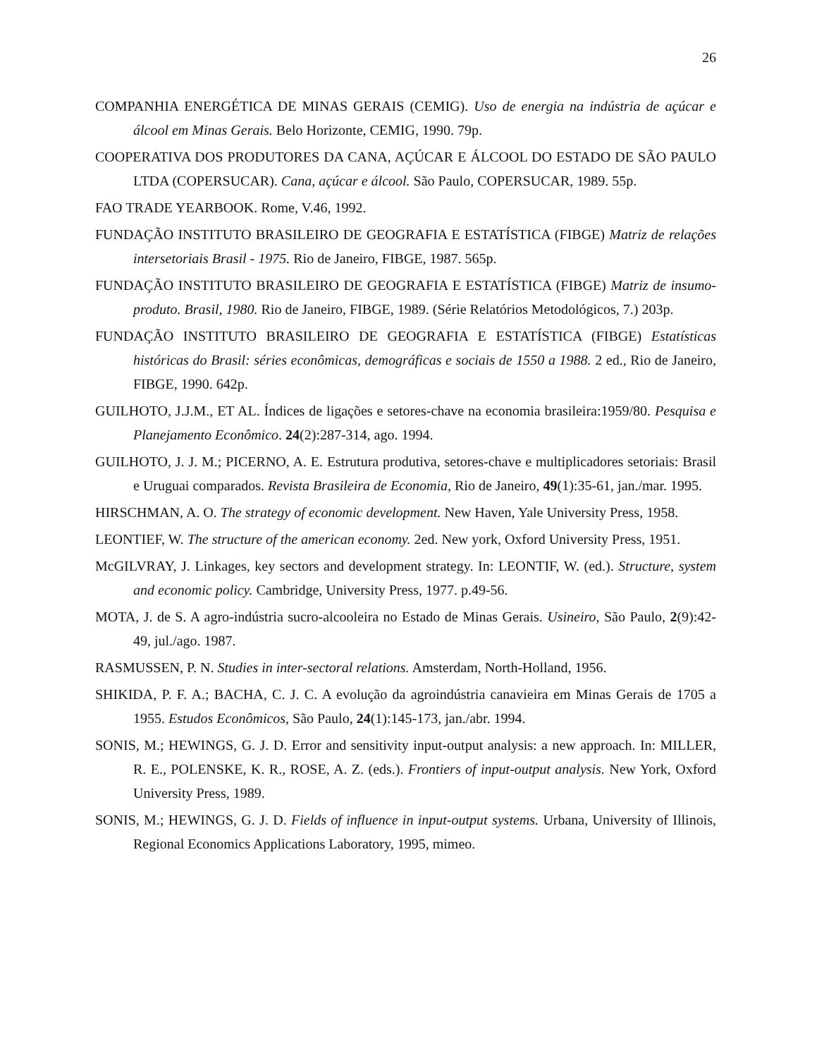26
COMPANHIA ENERGÉTICA DE MINAS GERAIS (CEMIG). Uso de energia na indústria de açúcar e álcool em Minas Gerais. Belo Horizonte, CEMIG, 1990. 79p.
COOPERATIVA DOS PRODUTORES DA CANA, AÇÚCAR E ÁLCOOL DO ESTADO DE SÃO PAULO LTDA (COPERSUCAR). Cana, açúcar e álcool. São Paulo, COPERSUCAR, 1989. 55p.
FAO TRADE YEARBOOK. Rome, V.46, 1992.
FUNDAÇÃO INSTITUTO BRASILEIRO DE GEOGRAFIA E ESTATÍSTICA (FIBGE) Matriz de relações intersetoriais Brasil - 1975. Rio de Janeiro, FIBGE, 1987. 565p.
FUNDAÇÃO INSTITUTO BRASILEIRO DE GEOGRAFIA E ESTATÍSTICA (FIBGE) Matriz de insumo-produto. Brasil, 1980. Rio de Janeiro, FIBGE, 1989. (Série Relatórios Metodológicos, 7.) 203p.
FUNDAÇÃO INSTITUTO BRASILEIRO DE GEOGRAFIA E ESTATÍSTICA (FIBGE) Estatísticas históricas do Brasil: séries econômicas, demográficas e sociais de 1550 a 1988. 2 ed., Rio de Janeiro, FIBGE, 1990. 642p.
GUILHOTO, J.J.M., ET AL. Índices de ligações e setores-chave na economia brasileira:1959/80. Pesquisa e Planejamento Econômico. 24(2):287-314, ago. 1994.
GUILHOTO, J. J. M.; PICERNO, A. E. Estrutura produtiva, setores-chave e multiplicadores setoriais: Brasil e Uruguai comparados. Revista Brasileira de Economia, Rio de Janeiro, 49(1):35-61, jan./mar. 1995.
HIRSCHMAN, A. O. The strategy of economic development. New Haven, Yale University Press, 1958.
LEONTIEF, W. The structure of the american economy. 2ed. New york, Oxford University Press, 1951.
McGILVRAY, J. Linkages, key sectors and development strategy. In: LEONTIF, W. (ed.). Structure, system and economic policy. Cambridge, University Press, 1977. p.49-56.
MOTA, J. de S. A agro-indústria sucro-alcooleira no Estado de Minas Gerais. Usineiro, São Paulo, 2(9):42-49, jul./ago. 1987.
RASMUSSEN, P. N. Studies in inter-sectoral relations. Amsterdam, North-Holland, 1956.
SHIKIDA, P. F. A.; BACHA, C. J. C. A evolução da agroindústria canavieira em Minas Gerais de 1705 a 1955. Estudos Econômicos, São Paulo, 24(1):145-173, jan./abr. 1994.
SONIS, M.; HEWINGS, G. J. D. Error and sensitivity input-output analysis: a new approach. In: MILLER, R. E., POLENSKE, K. R., ROSE, A. Z. (eds.). Frontiers of input-output analysis. New York, Oxford University Press, 1989.
SONIS, M.; HEWINGS, G. J. D. Fields of influence in input-output systems. Urbana, University of Illinois, Regional Economics Applications Laboratory, 1995, mimeo.